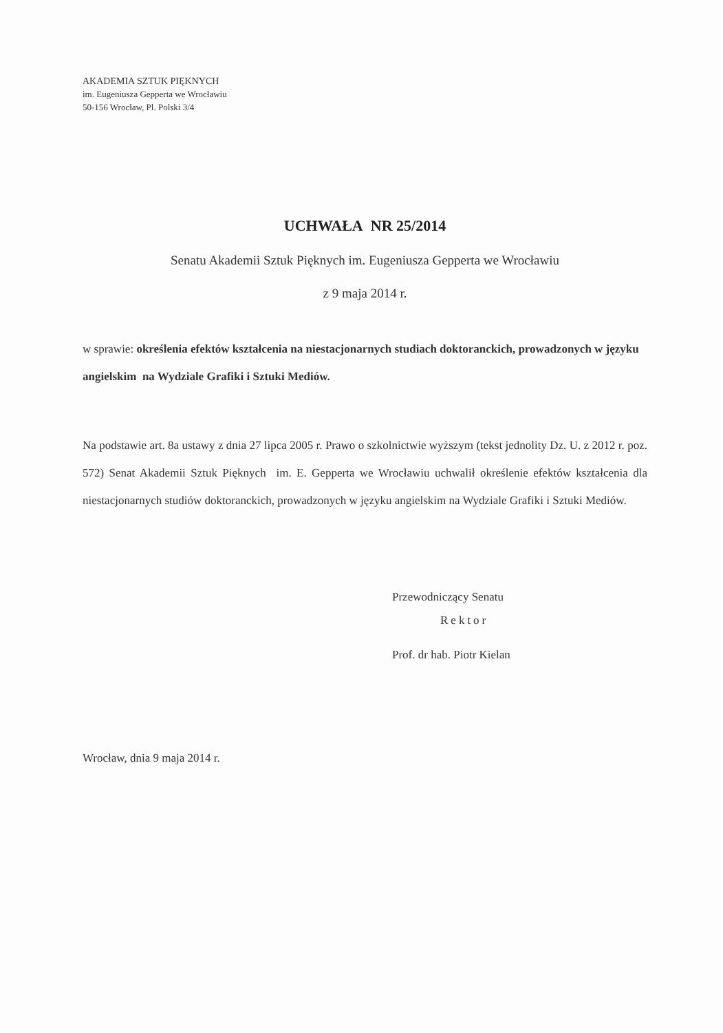AKADEMIA SZTUK PIĘKNYCH
im. Eugeniusza Gepperta we Wrocławiu
50-156 Wrocław, Pl. Polski 3/4
UCHWAŁA NR 25/2014
Senatu Akademii Sztuk Pięknych im. Eugeniusza Gepperta we Wrocławiu
z 9 maja 2014 r.
w sprawie: określenia efektów kształcenia na niestacjonarnych studiach doktoranckich, prowadzonych w języku angielskim na Wydziale Grafiki i Sztuki Mediów.
Na podstawie art. 8a ustawy z dnia 27 lipca 2005 r. Prawo o szkolnictwie wyższym (tekst jednolity Dz. U. z 2012 r. poz. 572) Senat Akademii Sztuk Pięknych im. E. Gepperta we Wrocławiu uchwalił określenie efektów kształcenia dla niestacjonarnych studiów doktoranckich, prowadzonych w języku angielskim na Wydziale Grafiki i Sztuki Mediów.
Przewodniczący Senatu
Rektor
Prof. dr hab. Piotr Kielan
Wrocław, dnia 9 maja 2014 r.